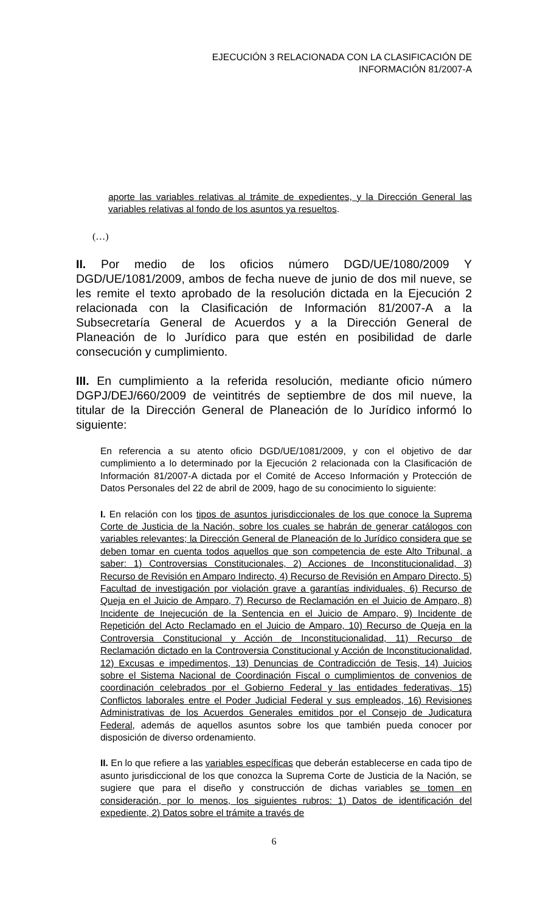EJECUCIÓN 3 RELACIONADA CON LA CLASIFICACIÓN DE
INFORMACIÓN 81/2007-A
aporte las variables relativas al trámite de expedientes, y la Dirección General las variables relativas al fondo de los asuntos ya resueltos.
(…)
II. Por medio de los oficios número DGD/UE/1080/2009 Y DGD/UE/1081/2009, ambos de fecha nueve de junio de dos mil nueve, se les remite el texto aprobado de la resolución dictada en la Ejecución 2 relacionada con la Clasificación de Información 81/2007-A a la Subsecretaría General de Acuerdos y a la Dirección General de Planeación de lo Jurídico para que estén en posibilidad de darle consecución y cumplimiento.
III. En cumplimiento a la referida resolución, mediante oficio número DGPJ/DEJ/660/2009 de veintitrés de septiembre de dos mil nueve, la titular de la Dirección General de Planeación de lo Jurídico informó lo siguiente:
En referencia a su atento oficio DGD/UE/1081/2009, y con el objetivo de dar cumplimiento a lo determinado por la Ejecución 2 relacionada con la Clasificación de Información 81/2007-A dictada por el Comité de Acceso Información y Protección de Datos Personales del 22 de abril de 2009, hago de su conocimiento lo siguiente:
I. En relación con los tipos de asuntos jurisdiccionales de los que conoce la Suprema Corte de Justicia de la Nación, sobre los cuales se habrán de generar catálogos con variables relevantes; la Dirección General de Planeación de lo Jurídico considera que se deben tomar en cuenta todos aquellos que son competencia de este Alto Tribunal, a saber: 1) Controversias Constitucionales, 2) Acciones de Inconstitucionalidad, 3) Recurso de Revisión en Amparo Indirecto, 4) Recurso de Revisión en Amparo Directo, 5) Facultad de investigación por violación grave a garantías individuales, 6) Recurso de Queja en el Juicio de Amparo, 7) Recurso de Reclamación en el Juicio de Amparo, 8) Incidente de Inejecución de la Sentencia en el Juicio de Amparo, 9) Incidente de Repetición del Acto Reclamado en el Juicio de Amparo, 10) Recurso de Queja en la Controversia Constitucional y Acción de Inconstitucionalidad, 11) Recurso de Reclamación dictado en la Controversia Constitucional y Acción de Inconstitucionalidad, 12) Excusas e impedimentos, 13) Denuncias de Contradicción de Tesis, 14) Juicios sobre el Sistema Nacional de Coordinación Fiscal o cumplimientos de convenios de coordinación celebrados por el Gobierno Federal y las entidades federativas, 15) Conflictos laborales entre el Poder Judicial Federal y sus empleados, 16) Revisiones Administrativas de los Acuerdos Generales emitidos por el Consejo de Judicatura Federal, además de aquellos asuntos sobre los que también pueda conocer por disposición de diverso ordenamiento.
II. En lo que refiere a las variables específicas que deberán establecerse en cada tipo de asunto jurisdiccional de los que conozca la Suprema Corte de Justicia de la Nación, se sugiere que para el diseño y construcción de dichas variables se tomen en consideración, por lo menos, los siguientes rubros: 1) Datos de identificación del expediente, 2) Datos sobre el trámite a través de
6